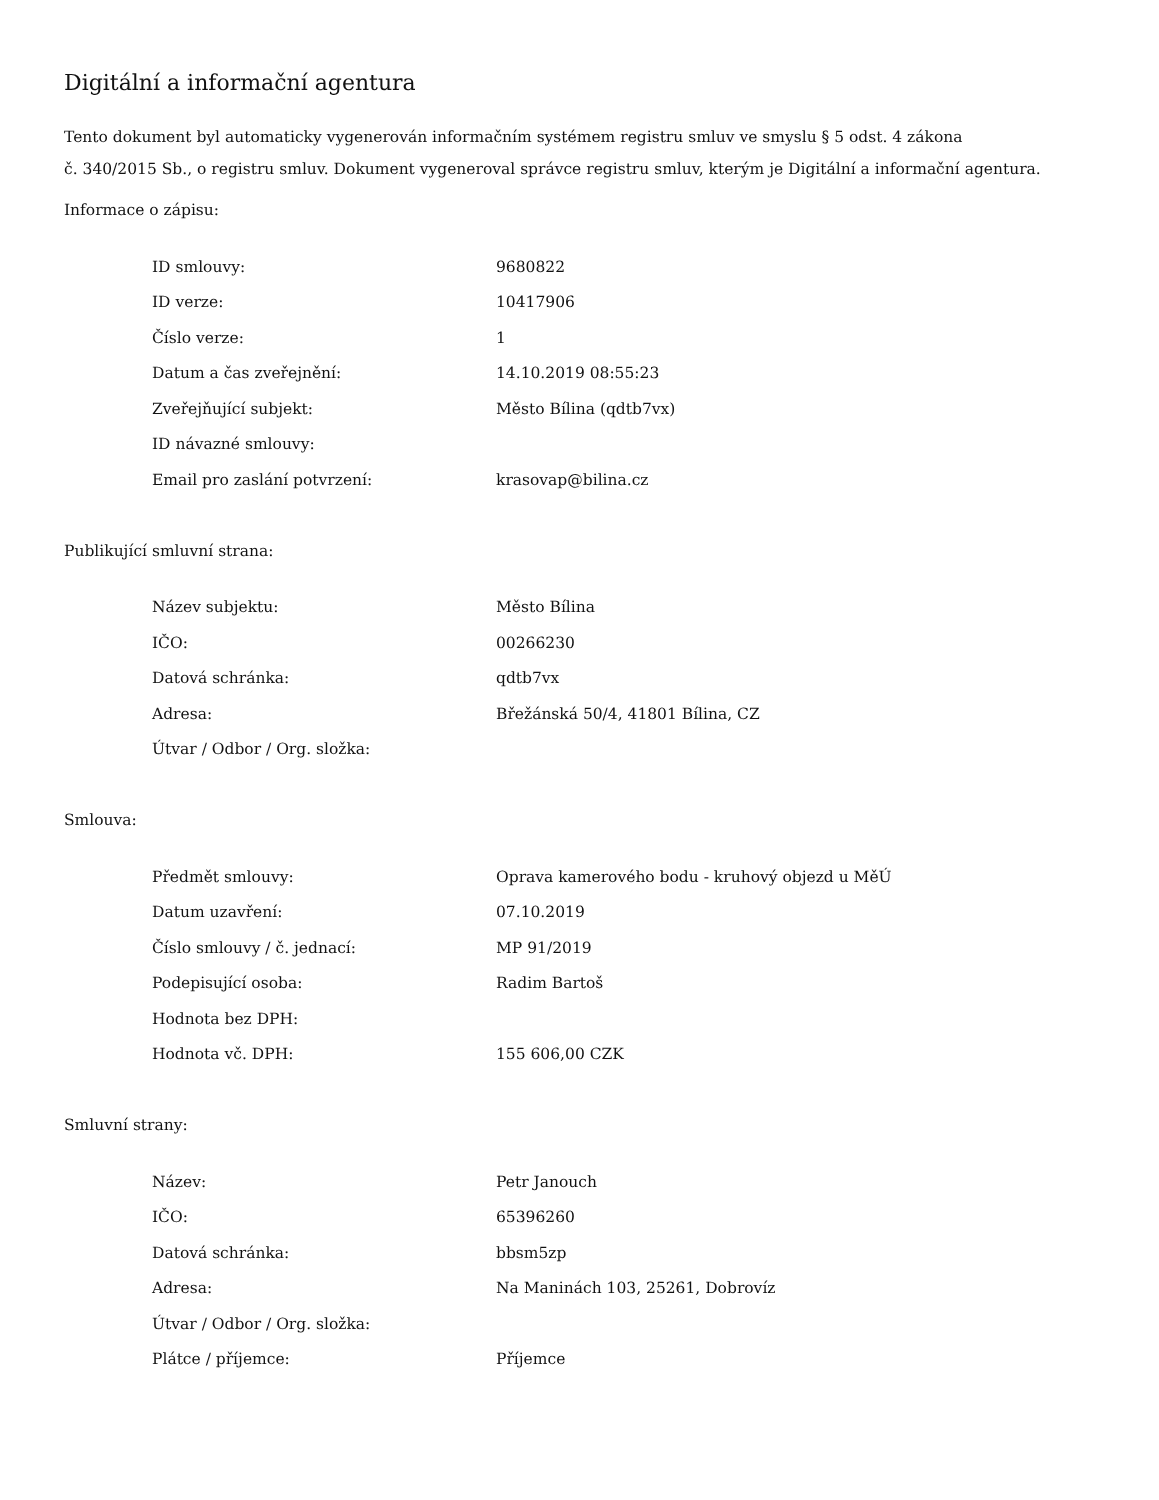Digitální a informační agentura
Tento dokument byl automaticky vygenerován informačním systémem registru smluv ve smyslu § 5 odst. 4 zákona
č. 340/2015 Sb., o registru smluv. Dokument vygeneroval správce registru smluv, kterým je Digitální a informační agentura.
Informace o zápisu:
| ID smlouvy: | 9680822 |
| ID verze: | 10417906 |
| Číslo verze: | 1 |
| Datum a čas zveřejnění: | 14.10.2019 08:55:23 |
| Zveřejňující subjekt: | Město Bílina (qdtb7vx) |
| ID návazné smlouvy: | |
| Email pro zaslání potvrzení: | krasovap@bilina.cz |
Publikující smluvní strana:
| Název subjektu: | Město Bílina |
| IČO: | 00266230 |
| Datová schránka: | qdtb7vx |
| Adresa: | Břežánská 50/4, 41801 Bílina, CZ |
| Útvar / Odbor / Org. složka: | |
Smlouva:
| Předmět smlouvy: | Oprava kamerového bodu - kruhový objezd u MěÚ |
| Datum uzavření: | 07.10.2019 |
| Číslo smlouvy / č. jednací: | MP 91/2019 |
| Podepisující osoba: | Radim Bartoš |
| Hodnota bez DPH: | |
| Hodnota vč. DPH: | 155 606,00 CZK |
Smluvní strany:
| Název: | Petr Janouch |
| IČO: | 65396260 |
| Datová schránka: | bbsm5zp |
| Adresa: | Na Maninách 103, 25261, Dobrovíz |
| Útvar / Odbor / Org. složka: | |
| Plátce / příjemce: | Příjemce |